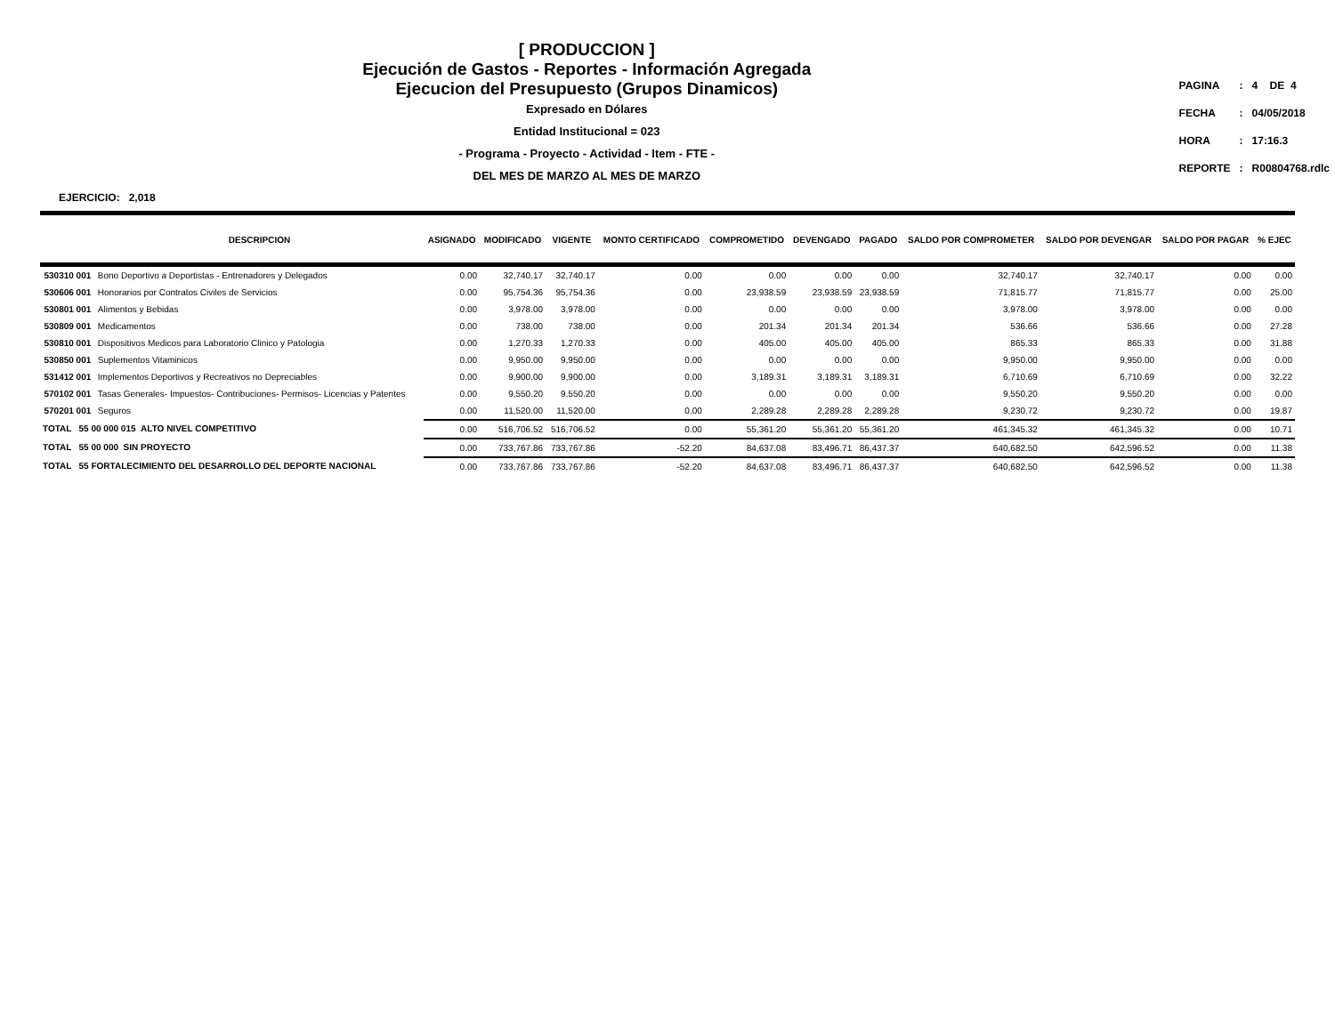[ PRODUCCION ]
Ejecución de Gastos - Reportes - Información Agregada
Ejecucion del Presupuesto (Grupos Dinamicos)
Expresado en Dólares
Entidad Institucional = 023
- Programa - Proyecto - Actividad - Item - FTE -
DEL MES DE MARZO AL MES DE MARZO
| PAGINA | : | 4 DE 4 |
| FECHA | : | 04/05/2018 |
| HORA | : | 17:16.3 |
| REPORTE | : | R00804768.rdlc |
EJERCICIO: 2,018
| | DESCRIPCION | ASIGNADO | MODIFICADO | VIGENTE | MONTO CERTIFICADO | COMPROMETIDO | DEVENGADO | PAGADO | SALDO POR COMPROMETER | SALDO POR DEVENGAR | SALDO POR PAGAR | % EJEC |
| --- | --- | --- | --- | --- | --- | --- | --- | --- | --- | --- | --- | --- |
| 530310 001 | Bono Deportivo a Deportistas - Entrenadores y Delegados | 0.00 | 32,740.17 | 32,740.17 | 0.00 | 0.00 | 0.00 | 0.00 | 32,740.17 | 32,740.17 | 0.00 | 0.00 |
| 530606 001 | Honorarios por Contratos Civiles de Servicios | 0.00 | 95,754.36 | 95,754.36 | 0.00 | 23,938.59 | 23,938.59 | 23,938.59 | 71,815.77 | 71,815.77 | 0.00 | 25.00 |
| 530801 001 | Alimentos y Bebidas | 0.00 | 3,978.00 | 3,978.00 | 0.00 | 0.00 | 0.00 | 0.00 | 3,978.00 | 3,978.00 | 0.00 | 0.00 |
| 530809 001 | Medicamentos | 0.00 | 738.00 | 738.00 | 0.00 | 201.34 | 201.34 | 201.34 | 536.66 | 536.66 | 0.00 | 27.28 |
| 530810 001 | Dispositivos Medicos para Laboratorio Clinico y Patologia | 0.00 | 1,270.33 | 1,270.33 | 0.00 | 405.00 | 405.00 | 405.00 | 865.33 | 865.33 | 0.00 | 31.88 |
| 530850 001 | Suplementos Vitaminicos | 0.00 | 9,950.00 | 9,950.00 | 0.00 | 0.00 | 0.00 | 0.00 | 9,950.00 | 9,950.00 | 0.00 | 0.00 |
| 531412 001 | Implementos Deportivos y Recreativos no Depreciables | 0.00 | 9,900.00 | 9,900.00 | 0.00 | 3,189.31 | 3,189.31 | 3,189.31 | 6,710.69 | 6,710.69 | 0.00 | 32.22 |
| 570102 001 | Tasas Generales- Impuestos- Contribuciones- Permisos- Licencias y Patentes | 0.00 | 9,550.20 | 9,550.20 | 0.00 | 0.00 | 0.00 | 0.00 | 9,550.20 | 9,550.20 | 0.00 | 0.00 |
| 570201 001 | Seguros | 0.00 | 11,520.00 | 11,520.00 | 0.00 | 2,289.28 | 2,289.28 | 2,289.28 | 9,230.72 | 9,230.72 | 0.00 | 19.87 |
| TOTAL 55 00 000 015 ALTO NIVEL COMPETITIVO | | 0.00 | 516,706.52 | 516,706.52 | 0.00 | 55,361.20 | 55,361.20 | 55,361.20 | 461,345.32 | 461,345.32 | 0.00 | 10.71 |
| TOTAL 55 00 000 SIN PROYECTO | | 0.00 | 733,767.86 | 733,767.86 | -52.20 | 84,637.08 | 83,496.71 | 86,437.37 | 640,682.50 | 642,596.52 | 0.00 | 11.38 |
| TOTAL 55 FORTALECIMIENTO DEL DESARROLLO DEL DEPORTE NACIONAL | | 0.00 | 733,767.86 | 733,767.86 | -52.20 | 84,637.08 | 83,496.71 | 86,437.37 | 640,682.50 | 642,596.52 | 0.00 | 11.38 |